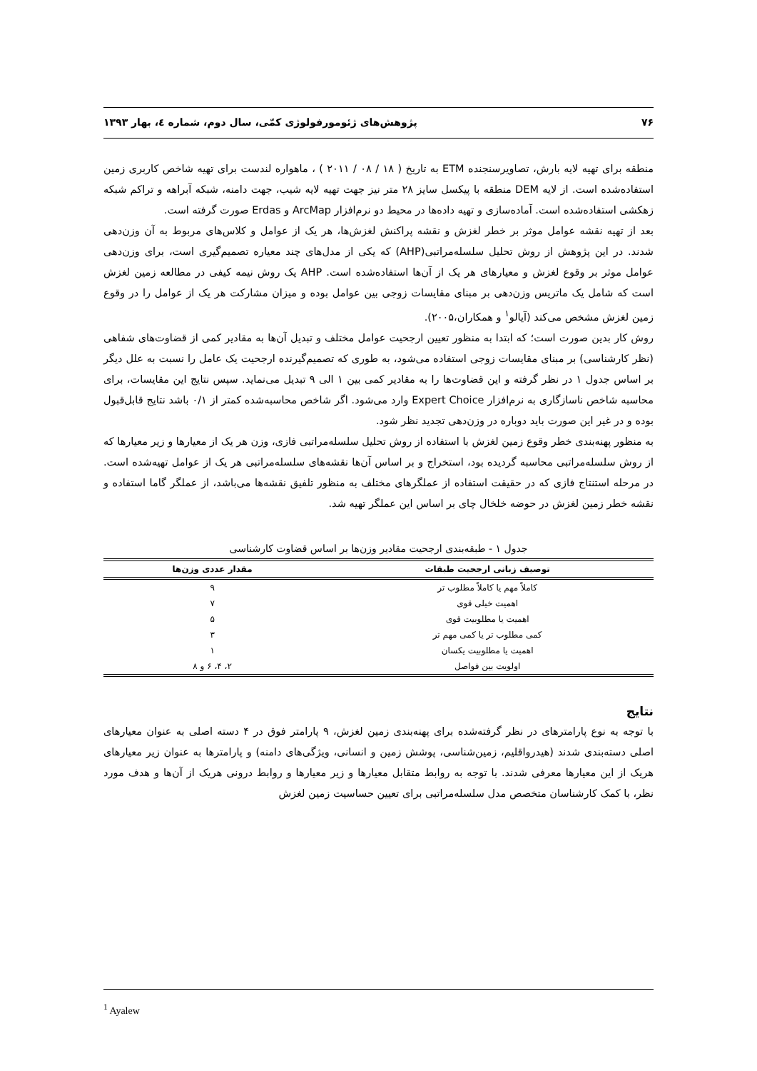۷۶ پژوهش‌های ژئومورفولوژی کمّی، سال دوم، شماره ٤، بهار ۱۳۹۳
منطقه برای تهیه لایه بارش، تصاویرسنجنده ETM به تاریخ ( ۱۸ / ۰۸ / ۲۰۱۱ ) ، ماهواره لندست برای تهیه شاخص کاربری زمین استفاده‌شده است. از لایه DEM منطقه با پیکسل سایز ۲۸ متر نیز جهت تهیه لایه شیب، جهت دامنه، شبکه آبراهه و تراکم شبکه زهکشی استفاده‌شده است. آماده‌سازی و تهیه داده‌ها در محیط دو نرم‌افزار ArcMap و Erdas صورت گرفته است.
بعد از تهیه نقشه عوامل موثر بر خطر لغزش و نقشه پراکنش لغزش‌ها، هر یک از عوامل و کلاس‌های مربوط به آن وزن‌دهی شدند. در این پژوهش از روش تحلیل سلسله‌مراتبی(AHP) که یکی از مدل‌های چند معیاره تصمیم‌گیری است، برای وزن‌دهی عوامل موثر بر وقوع لغزش و معیارهای هر یک از آن‌ها استفاده‌شده است. AHP یک روش نیمه کیفی در مطالعه زمین لغزش است که شامل یک ماتریس وزن‌دهی بر مبنای مقایسات زوجی بین عوامل بوده و میزان مشارکت هر یک از عوامل را در وقوع زمین لغزش مشخص می‌کند (آیالو<sup>۱</sup> و همکاران،۲۰۰۵).
روش کار بدین صورت است؛ که ابتدا به منظور تعیین ارجحیت عوامل مختلف و تبدیل آن‌ها به مقادیر کمی از قضاوت‌های شفاهی (نظر کارشناسی) بر مبنای مقایسات زوجی استفاده می‌شود، به طوری که تصمیم‌گیرنده ارجحیت یک عامل را نسبت به علل دیگر بر اساس جدول ۱ در نظر گرفته و این قضاوت‌ها را به مقادیر کمی بین ۱ الی ۹ تبدیل می‌نماید. سپس نتایج این مقایسات، برای محاسبه شاخص ناسازگاری به نرم‌افزار Expert Choice وارد می‌شود. اگر شاخص محاسبه‌شده کمتر از ۰/۱ باشد نتایج قابل‌قبول بوده و در غیر این صورت باید دوباره در وزن‌دهی تجدید نظر شود.
به منظور پهنه‌بندی خطر وقوع زمین لغزش با استفاده از روش تحلیل سلسله‌مراتبی فازی، وزن هر یک از معیارها و زیر معیارها که از روش سلسله‌مراتبی محاسبه گردیده بود، استخراج و بر اساس آن‌ها نقشه‌های سلسله‌مراتبی هر یک از عوامل تهیه‌شده است. در مرحله استنتاج فازی که در حقیقت استفاده از عملگرهای مختلف به منظور تلفیق نقشه‌ها می‌باشد، از عملگر گاما استفاده و نقشه خطر زمین لغزش در حوضه خلخال چای بر اساس این عملگر تهیه شد.
جدول ۱ - طبقه‌بندی ارجحیت مقادیر وزن‌ها بر اساس قضاوت کارشناسی
| توصیف زبانی ارجحیت طبقات | مقدار عددی وزن‌ها |
| --- | --- |
| کاملاً مهم یا کاملاً مطلوب تر | ۹ |
| اهمیت خیلی قوی | ۷ |
| اهمیت یا مطلوبیت قوی | ۵ |
| کمی مطلوب تر یا کمی مهم تر | ۳ |
| اهمیت یا مطلوبیت یکسان | ۱ |
| اولویت بین فواصل | ۲، ۴، ۶ و ۸ |
نتایج
با توجه به نوع پارامترهای در نظر گرفته‌شده برای پهنه‌بندی زمین لغزش، ۹ پارامتر فوق در ۴ دسته اصلی به عنوان معیارهای اصلی دسته‌بندی شدند (هیدرواقلیم، زمین‌شناسی، پوشش زمین و انسانی، ویژگی‌های دامنه) و پارامترها به عنوان زیر معیارهای هریک از این معیارها معرفی شدند. با توجه به روابط متقابل معیارها و زیر معیارها و روابط درونی هریک از آن‌ها و هدف مورد نظر، با کمک کارشناسان متخصص مدل سلسله‌مراتبی برای تعیین حساسیت زمین لغزش
<sup>1</sup> Ayalew